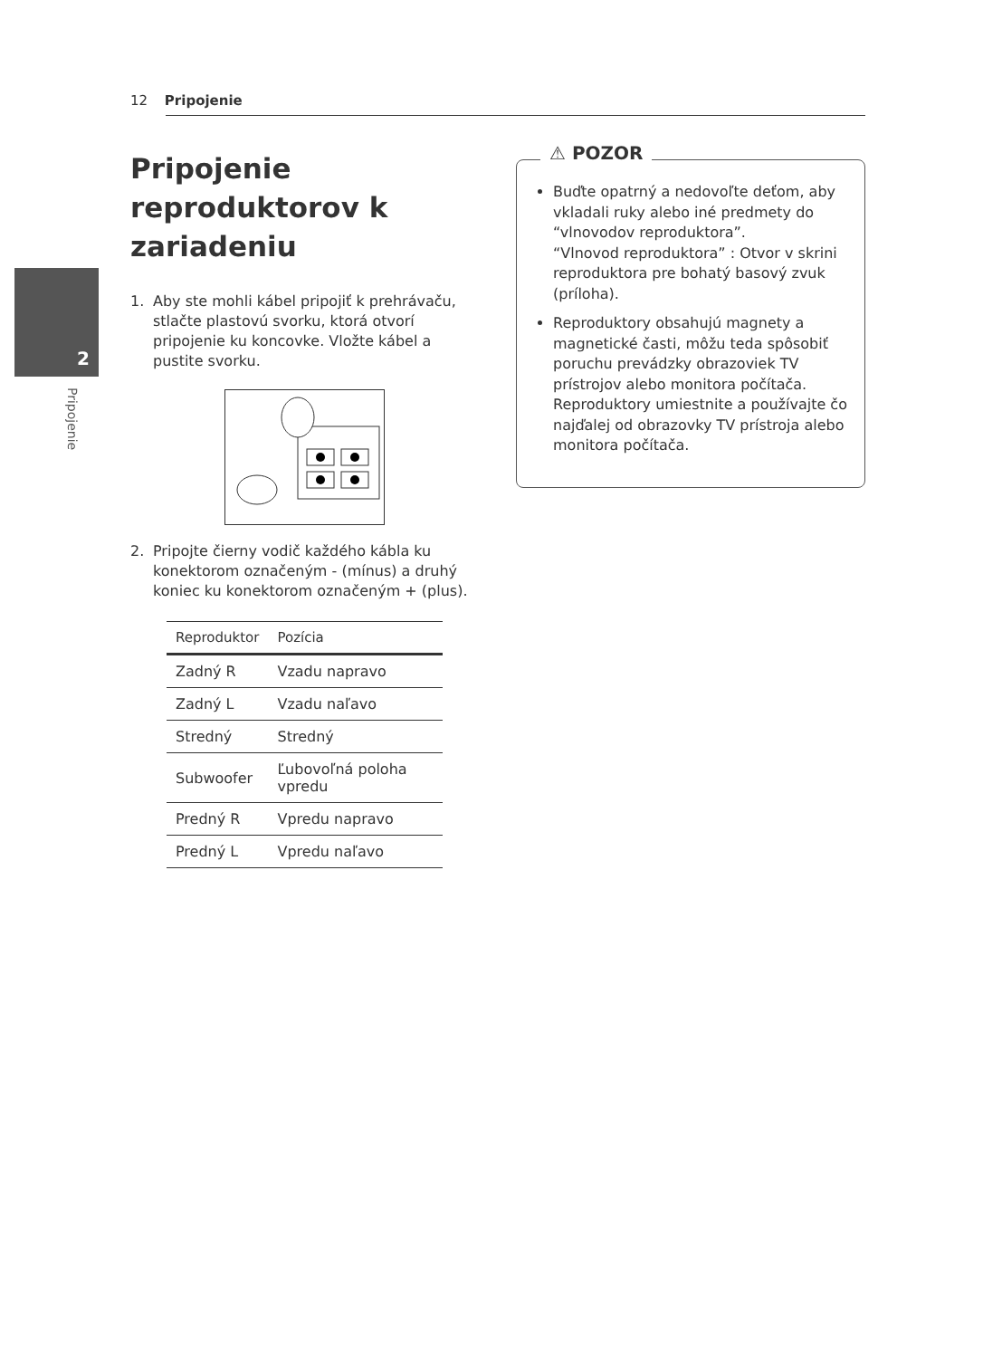12 Pripojenie
2
Pripojenie
Pripojenie reproduktorov k zariadeniu
1. Aby ste mohli kábel pripojiť k prehrávaču, stlačte plastovú svorku, ktorá otvorí pripojenie ku koncovke. Vložte kábel a pustite svorku.
2. Pripojte čierny vodič každého kábla ku konektorom označeným - (mínus) a druhý koniec ku konektorom označeným + (plus).
| Reproduktor | Pozícia |
| --- | --- |
| Zadný R | Vzadu napravo |
| Zadný L | Vzadu naľavo |
| Stredný | Stredný |
| Subwoofer | Ľubovoľná poloha vpredu |
| Predný R | Vpredu napravo |
| Predný L | Vpredu naľavo |
⚠ POZOR
Buďte opatrný a nedovoľte deťom, aby vkladali ruky alebo iné predmety do “vlnovodov reproduktora”.
“Vlnovod reproduktora” : Otvor v skrini reproduktora pre bohatý basový zvuk (príloha).
Reproduktory obsahujú magnety a magnetické časti, môžu teda spôsobiť poruchu prevádzky obrazoviek TV prístrojov alebo monitora počítača. Reproduktory umiestnite a používajte čo najďalej od obrazovky TV prístroja alebo monitora počítača.